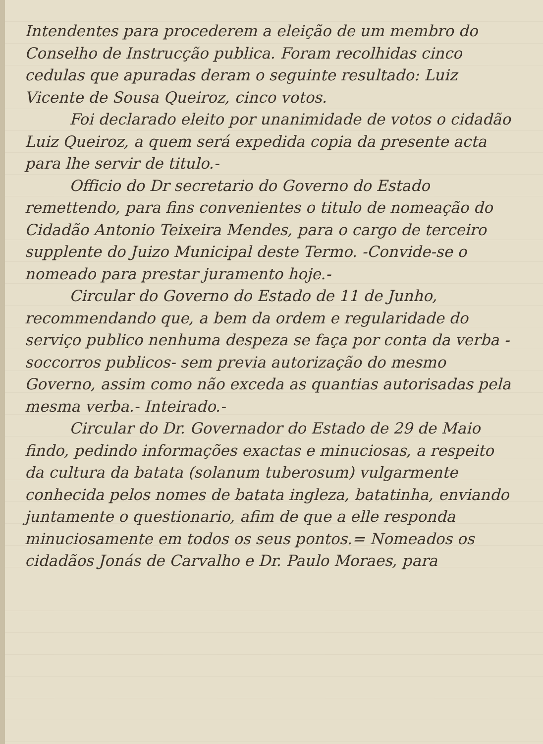Intendentes para procederem a eleição de um membro do Conselho de Instrucção publica. Foram recolhidas cinco cedulas que apuradas deram o seguinte resultado: Luiz Vicente de Sousa Queiroz, cinco votos.
Foi declarado eleito por unanimidade de votos o cidadão Luiz Queiroz, a quem será expedida copia da presente acta para lhe servir de titulo.-
Officio do Dr secretario do Governo do Estado remettendo, para fins convenientes o titulo de nomeação do Cidadão Antonio Teixeira Mendes, para o cargo de terceiro supplente do Juizo Municipal deste Termo. -Convide-se o nomeado para prestar juramento hoje.-
Circular do Governo do Estado de 11 de Junho, recommendando que, a bem da ordem e regularidade do serviço publico nenhuma despeza se faça por conta da verba -soccorros publicos- sem previa autorização do mesmo Governo, assim como não exceda as quantias autorisadas pela mesma verba.- Inteirado.-
Circular do Dr. Governador do Estado de 29 de Maio findo, pedindo informações exactas e minuciosas, a respeito da cultura da batata (solanum tuberosum) vulgarmente conhecida pelos nomes de batata ingleza, batatinha, enviando juntamente o questionario, afim de que a elle responda minuciosamente em todos os seus pontos.= Nomeados os cidadãos Jonás de Carvalho e Dr. Paulo Moraes, para